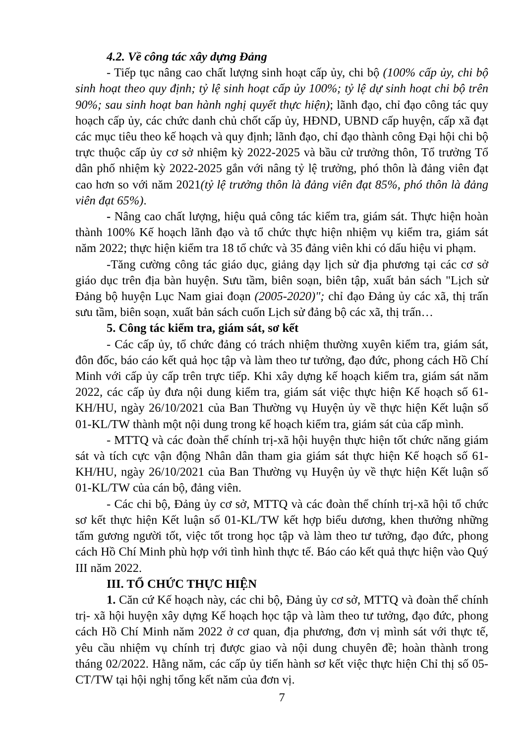4.2. Về công tác xây dựng Đảng
- Tiếp tục nâng cao chất lượng sinh hoạt cấp ủy, chi bộ (100% cấp ủy, chi bộ sinh hoạt theo quy định; tỷ lệ sinh hoạt cấp ủy 100%; tỷ lệ dự sinh hoạt chi bộ trên 90%; sau sinh hoạt ban hành nghị quyết thực hiện); lãnh đạo, chỉ đạo công tác quy hoạch cấp ủy, các chức danh chủ chốt cấp ủy, HĐND, UBND cấp huyện, cấp xã đạt các mục tiêu theo kế hoạch và quy định; lãnh đạo, chỉ đạo thành công Đại hội chi bộ trực thuộc cấp ủy cơ sở nhiệm kỳ 2022-2025 và bầu cử trưởng thôn, Tổ trưởng Tổ dân phố nhiệm kỳ 2022-2025 gắn với nâng tỷ lệ trưởng, phó thôn là đảng viên đạt cao hơn so với năm 2021(tỷ lệ trưởng thôn là đảng viên đạt 85%, phó thôn là đảng viên đạt 65%).
- Nâng cao chất lượng, hiệu quả công tác kiểm tra, giám sát. Thực hiện hoàn thành 100% Kế hoạch lãnh đạo và tổ chức thực hiện nhiệm vụ kiểm tra, giám sát năm 2022; thực hiện kiểm tra 18 tổ chức và 35 đảng viên khi có dấu hiệu vi phạm.
-Tăng cường công tác giáo dục, giảng dạy lịch sử địa phương tại các cơ sở giáo dục trên địa bàn huyện. Sưu tầm, biên soạn, biên tập, xuất bản sách "Lịch sử Đảng bộ huyện Lục Nam giai đoạn (2005-2020)"; chỉ đạo Đảng ủy các xã, thị trấn sưu tầm, biên soạn, xuất bản sách cuốn Lịch sử đảng bộ các xã, thị trấn…
5. Công tác kiểm tra, giám sát, sơ kết
- Các cấp ủy, tổ chức đảng có trách nhiệm thường xuyên kiểm tra, giám sát, đôn đốc, báo cáo kết quả học tập và làm theo tư tưởng, đạo đức, phong cách Hồ Chí Minh với cấp ủy cấp trên trực tiếp. Khi xây dựng kế hoạch kiểm tra, giám sát năm 2022, các cấp ủy đưa nội dung kiểm tra, giám sát việc thực hiện Kế hoạch số 61-KH/HU, ngày 26/10/2021 của Ban Thường vụ Huyện ủy về thực hiện Kết luận số 01-KL/TW thành một nội dung trong kế hoạch kiểm tra, giám sát của cấp mình.
- MTTQ và các đoàn thể chính trị-xã hội huyện thực hiện tốt chức năng giám sát và tích cực vận động Nhân dân tham gia giám sát thực hiện Kế hoạch số 61-KH/HU, ngày 26/10/2021 của Ban Thường vụ Huyện ủy về thực hiện Kết luận số 01-KL/TW của cán bộ, đảng viên.
- Các chi bộ, Đảng ủy cơ sở, MTTQ và các đoàn thể chính trị-xã hội tổ chức sơ kết thực hiện Kết luận số 01-KL/TW kết hợp biểu dương, khen thưởng những tấm gương người tốt, việc tốt trong học tập và làm theo tư tưởng, đạo đức, phong cách Hồ Chí Minh phù hợp với tình hình thực tế. Báo cáo kết quả thực hiện vào Quý III năm 2022.
III. TỔ CHỨC THỰC HIỆN
1. Căn cứ Kế hoạch này, các chi bộ, Đảng ủy cơ sở, MTTQ và đoàn thể chính trị- xã hội huyện xây dựng Kế hoạch học tập và làm theo tư tưởng, đạo đức, phong cách Hồ Chí Minh năm 2022 ở cơ quan, địa phương, đơn vị mình sát với thực tế, yêu cầu nhiệm vụ chính trị được giao và nội dung chuyên đề; hoàn thành trong tháng 02/2022. Hằng năm, các cấp ủy tiến hành sơ kết việc thực hiện Chỉ thị số 05-CT/TW tại hội nghị tổng kết năm của đơn vị.
7